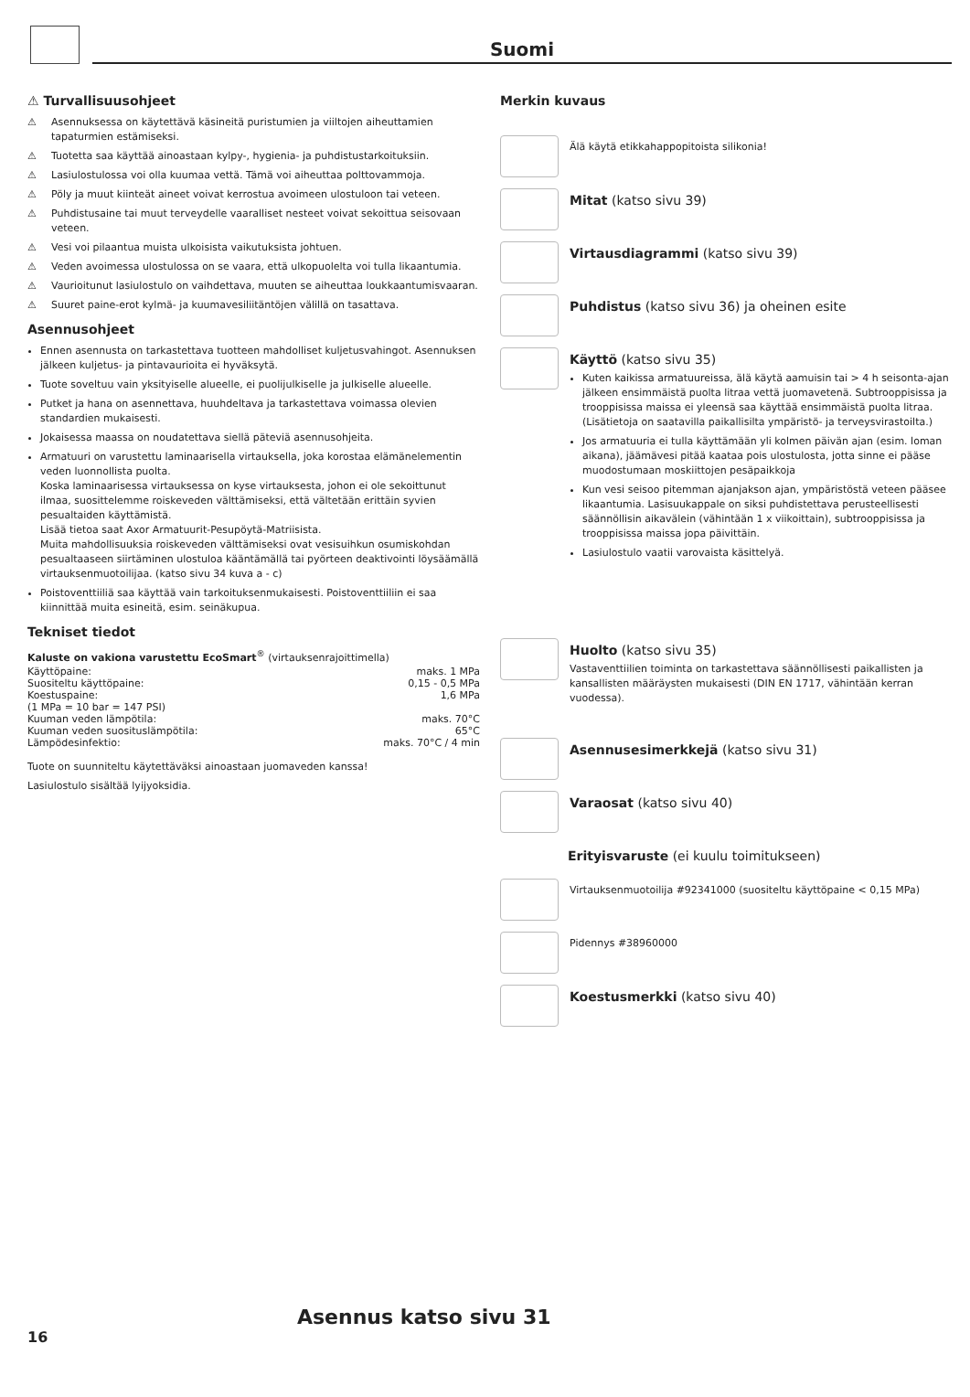Suomi
⚠ Turvallisuusohjeet
⚠ Asennuksessa on käytettävä käsineitä puristumien ja viiltojen aiheuttamien tapaturmien estämiseksi.
⚠ Tuotetta saa käyttää ainoastaan kylpy-, hygienia- ja puhdistustarkoituksiin.
⚠ Lasiulostulossa voi olla kuumaa vettä. Tämä voi aiheuttaa polttovammoja.
⚠ Pöly ja muut kiinteät aineet voivat kerrostua avoimeen ulostuloon tai veteen.
⚠ Puhdistusaine tai muut terveydelle vaaralliset nesteet voivat sekoittua seisovaan veteen.
⚠ Vesi voi pilaantua muista ulkoisista vaikutuksista johtuen.
⚠ Veden avoimessa ulostulossa on se vaara, että ulkopuolelta voi tulla likaantumia.
⚠ Vaurioitunut lasiulostulo on vaihdettava, muuten se aiheuttaa loukkaantumisvaaran.
⚠ Suuret paine-erot kylmä- ja kuumavesiliitäntöjen välillä on tasattava.
Asennusohjeet
Ennen asennusta on tarkastettava tuotteen mahdolliset kuljetusvahingot. Asennuksen jälkeen kuljetus- ja pintavaurioita ei hyväksytä.
Tuote soveltuu vain yksityiselle alueelle, ei puolijulkiselle ja julkiselle alueelle.
Putket ja hana on asennettava, huuhdeltava ja tarkastettava voimassa olevien standardien mukaisesti.
Jokaisessa maassa on noudatettava siellä päteviä asennusohjeita.
Armatuuri on varustettu laminaarisella virtauksella, joka korostaa elämänelementin veden luonnollista puolta.
Koska laminaarisessa virtauksessa on kyse virtauksesta, johon ei ole sekoittunut ilmaa, suosittelemme roiskeveden välttämiseksi, että vältetään erittäin syvien pesualtaiden käyttämistä.
Lisää tietoa saat Axor Armatuurit-Pesupöytä-Matriisista.
Muita mahdollisuuksia roiskeveden välttämiseksi ovat vesisuihkun osumiskohdan pesualtaaseen siirtäminen ulostuloa kääntämällä tai pyörteen deaktivointi löysäämällä virtauksenmuotoilijaa. (katso sivu 34 kuva a - c)
Poistoventtiiliä saa käyttää vain tarkoituksenmukaisesti. Poistoventtiiliin ei saa kiinnittää muita esineitä, esim. seinäkupua.
Tekniset tiedot
Kaluste on vakiona varustettu EcoSmart<sup>®</sup> (virtauksenrajoittimella)
| Käyttöpaine: | maks. 1 MPa |
| Suositeltu käyttöpaine: | 0,15 - 0,5 MPa |
| Koestuspaine: | 1,6 MPa |
| (1 MPa = 10 bar = 147 PSI) | |
| Kuuman veden lämpötila: | maks. 70°C |
| Kuuman veden suosituslämpötila: | 65°C |
| Lämpödesinfektio: | maks. 70°C / 4 min |
Tuote on suunniteltu käytettäväksi ainoastaan juomaveden kanssa!
Lasiulostulo sisältää lyijyoksidia.
Merkin kuvaus
Älä käytä etikkahappopitoista silikonia!
Mitat (katso sivu 39)
Virtausdiagrammi (katso sivu 39)
Puhdistus (katso sivu 36) ja oheinen esite
Käyttö (katso sivu 35)
Kuten kaikissa armatuureissa, älä käytä aamuisin tai > 4 h seisonta-ajan jälkeen ensimmäistä puolta litraa vettä juomavetenä. Subtrooppisissa ja trooppisissa maissa ei yleensä saa käyttää ensimmäistä puolta litraa. (Lisätietoja on saatavilla paikallisilta ympäristö- ja terveysvirastoilta.)
Jos armatuuria ei tulla käyttämään yli kolmen päivän ajan (esim. loman aikana), jäämävesi pitää kaataa pois ulostulosta, jotta sinne ei pääse muodostumaan moskiittojen pesäpaikkoja
Kun vesi seisoo pitemman ajanjakson ajan, ympäristöstä veteen pääsee likaantumia. Lasisuukappale on siksi puhdistettava perusteellisesti säännöllisin aikavälein (vähintään 1 x viikoittain), subtrooppisissa ja trooppisissa maissa jopa päivittäin.
Lasiulostulo vaatii varovaista käsittelyä.
Huolto (katso sivu 35)
Vastaventtiilien toiminta on tarkastettava säännöllisesti paikallisten ja kansallisten määräysten mukaisesti (DIN EN 1717, vähintään kerran vuodessa).
Asennusesimerkkejä (katso sivu 31)
Varaosat (katso sivu 40)
Erityisvaruste (ei kuulu toimitukseen)
Virtauksenmuotoilija #92341000 (suositeltu käyttöpaine < 0,15 MPa)
Pidennys #38960000
Koestusmerkki (katso sivu 40)
Asennus katso sivu 31
16